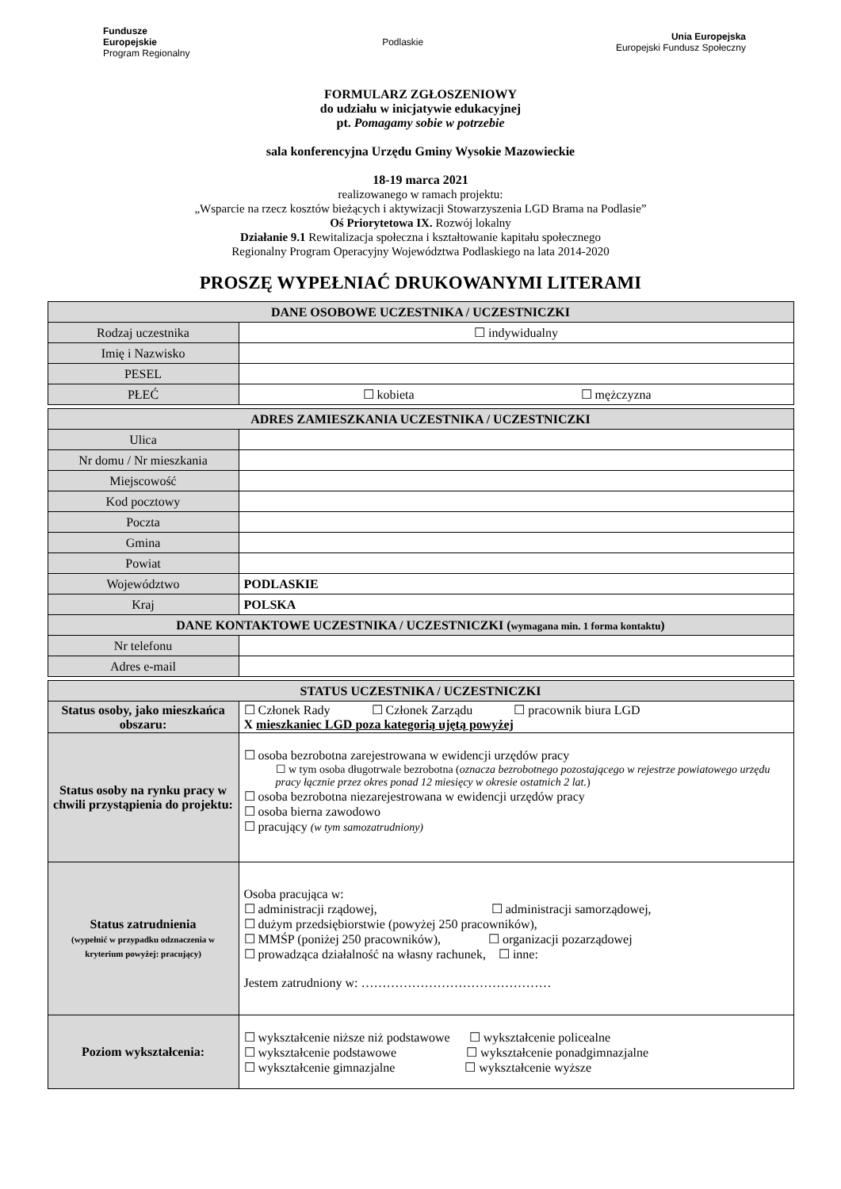Fundusze
Europejskie
Program Regionalny
Podlaskie
Unia Europejska
Europejski Fundusz Społeczny
FORMULARZ ZGŁOSZENIOWY
do udziału w inicjatywie edukacyjnej
pt. Pomagamy sobie w potrzebie
sala konferencyjna Urzędu Gminy Wysokie Mazowieckie
18-19 marca 2021
realizowanego w ramach projektu:
„Wsparcie na rzecz kosztów bieżących i aktywizacji Stowarzyszenia LGD Brama na Podlasie”
Oś Priorytetowa IX. Rozwój lokalny
Działanie 9.1 Rewitalizacja społeczna i kształtowanie kapitału społecznego
Regionalny Program Operacyjny Województwa Podlaskiego na lata 2014-2020
PROSZĘ WYPEŁNIAĆ DRUKOWANYMI LITERAMI
| DANE OSOBOWE UCZESTNIKA / UCZESTNICZKI | |
| --- | --- |
| Rodzaj uczestnika | ☐ indywidualny |
| Imię i Nazwisko | |
| PESEL | |
| PŁEĆ | ☐ kobieta ☐ mężczyzna |
| ADRES ZAMIESZKANIA UCZESTNIKA / UCZESTNICZKI | |
| Ulica | |
| Nr domu / Nr mieszkania | |
| Miejscowość | |
| Kod pocztowy | |
| Poczta | |
| Gmina | |
| Powiat | |
| Województwo | PODLASKIE |
| Kraj | POLSKA |
| DANE KONTAKTOWE UCZESTNIKA / UCZESTNICZKI ( wymagana min. 1 forma kontaktu ) | |
| Nr telefonu | |
| Adres e-mail | |
| STATUS UCZESTNIKA / UCZESTNICZKI | |
| Status osoby, jako mieszkańca obszaru: | ☐ Członek Rady ☐ Członek Zarządu ☐ pracownik biura LGD X mieszkaniec LGD poza kategorią ujętą powyżej |
| Status osoby na rynku pracy w chwili przystąpienia do projektu: | ☐ osoba bezrobotna zarejestrowana w ewidencji urzędów pracy ☐ w tym osoba długotrwale bezrobotna ( oznacza bezrobotnego pozostającego w rejestrze powiatowego urzędu pracy łącznie przez okres ponad 12 miesięcy w okresie ostatnich 2 lat. ) ☐ osoba bezrobotna niezarejestrowana w ewidencji urzędów pracy ☐ osoba bierna zawodowo ☐ pracujący (w tym samozatrudniony) |
| Status zatrudnienia (wypełnić w przypadku odznaczenia w kryterium powyżej: pracujący) | Osoba pracująca w: ☐ administracji rządowej, ☐ administracji samorządowej, ☐ dużym przedsiębiorstwie (powyżej 250 pracowników), ☐ MMŚP (poniżej 250 pracowników), ☐ organizacji pozarządowej ☐ prowadząca działalność na własny rachunek, ☐ inne: Jestem zatrudniony w: ……………………………………… |
| Poziom wykształcenia: | ☐ wykształcenie niższe niż podstawowe ☐ wykształcenie policealne ☐ wykształcenie podstawowe ☐ wykształcenie ponadgimnazjalne ☐ wykształcenie gimnazjalne ☐ wykształcenie wyższe |